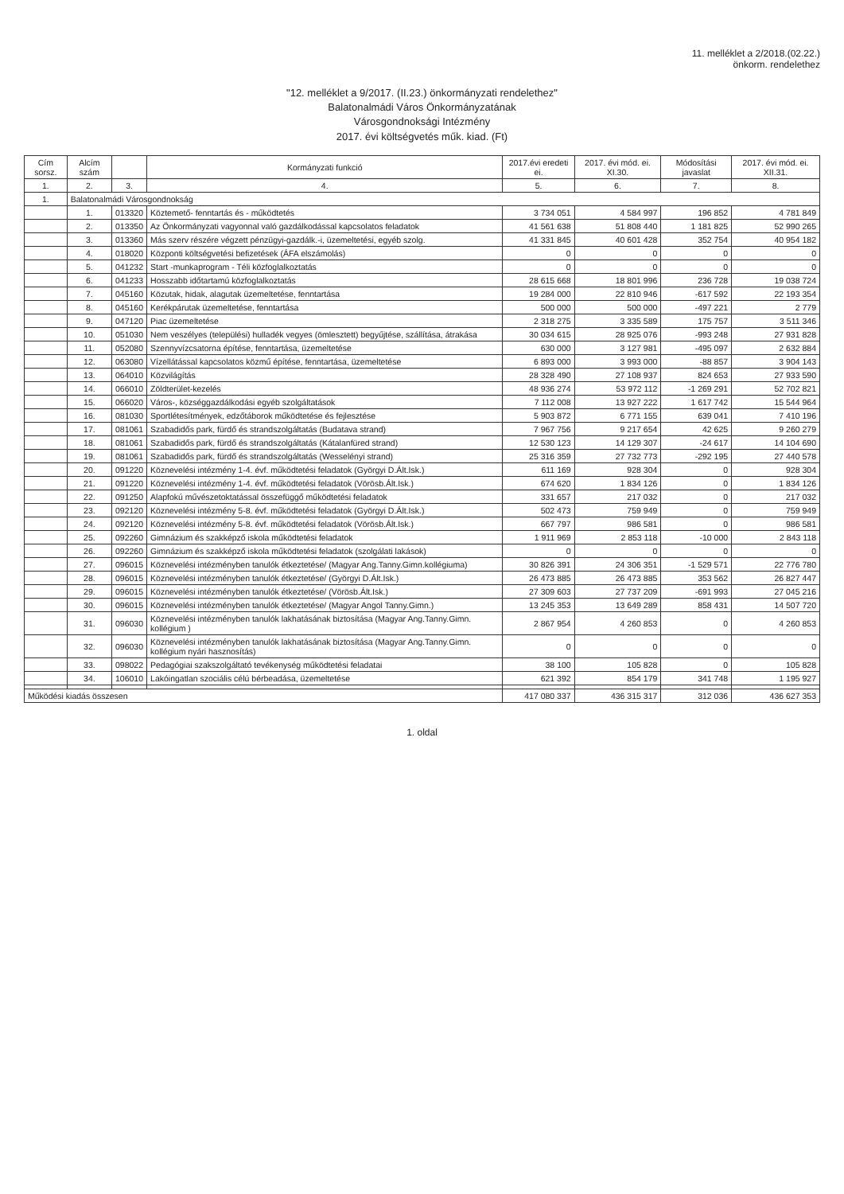11. melléklet a 2/2018.(02.22.)
önkorm. rendelethez
"12. melléklet a 9/2017. (II.23.) önkormányzati rendelethez"
Balatonalmádi Város Önkormányzatának
Városgondnoksági Intézmény
2017. évi költségvetés műk. kiad. (Ft)
| Cím sorsz. | Alcím szám | | Kormányzati funkció | 2017.évi eredeti ei. | 2017. évi mód. ei. XI.30. | Módosítási javaslat | 2017. évi mód. ei. XII.31. |
| --- | --- | --- | --- | --- | --- | --- | --- |
| 1. | 2. | 3. | 4. | 5. | 6. | 7. | 8. |
| 1. | Balatonalmádi Városgondnokság | | | | | | |
| | 1. | 013320 | Köztemető- fenntartás és - működtetés | 3 734 051 | 4 584 997 | 196 852 | 4 781 849 |
| | 2. | 013350 | Az Önkormányzati vagyonnal való gazdálkodással kapcsolatos feladatok | 41 561 638 | 51 808 440 | 1 181 825 | 52 990 265 |
| | 3. | 013360 | Más szerv részére végzett pénzügyi-gazdálk.-i, üzemeltetési, egyéb szolg. | 41 331 845 | 40 601 428 | 352 754 | 40 954 182 |
| | 4. | 018020 | Központi költségvetési befizetések (ÁFA elszámolás) | 0 | 0 | 0 | 0 |
| | 5. | 041232 | Start -munkaprogram - Téli közfoglalkoztatás | 0 | 0 | 0 | 0 |
| | 6. | 041233 | Hosszabb időtartamú közfoglalkoztatás | 28 615 668 | 18 801 996 | 236 728 | 19 038 724 |
| | 7. | 045160 | Közutak, hidak, alagutak üzemeltetése, fenntartása | 19 284 000 | 22 810 946 | -617 592 | 22 193 354 |
| | 8. | 045160 | Kerékpárutak üzemeltetése, fenntartása | 500 000 | 500 000 | -497 221 | 2 779 |
| | 9. | 047120 | Piac üzemeltetése | 2 318 275 | 3 335 589 | 175 757 | 3 511 346 |
| | 10. | 051030 | Nem veszélyes (települési) hulladék vegyes (ömlesztett) begyűjtése, szállítása, átrakása | 30 034 615 | 28 925 076 | -993 248 | 27 931 828 |
| | 11. | 052080 | Szennyvízcsatorna építése, fenntartása, üzemeltetése | 630 000 | 3 127 981 | -495 097 | 2 632 884 |
| | 12. | 063080 | Vízellátással kapcsolatos közmű építése, fenntartása, üzemeltetése | 6 893 000 | 3 993 000 | -88 857 | 3 904 143 |
| | 13. | 064010 | Közvilágítás | 28 328 490 | 27 108 937 | 824 653 | 27 933 590 |
| | 14. | 066010 | Zöldterület-kezelés | 48 936 274 | 53 972 112 | -1 269 291 | 52 702 821 |
| | 15. | 066020 | Város-, községgazdálkodási egyéb szolgáltatások | 7 112 008 | 13 927 222 | 1 617 742 | 15 544 964 |
| | 16. | 081030 | Sportlétesítmények, edzőtáborok működtetése és fejlesztése | 5 903 872 | 6 771 155 | 639 041 | 7 410 196 |
| | 17. | 081061 | Szabadidős park, fürdő és strandszolgáltatás (Budatava strand) | 7 967 756 | 9 217 654 | 42 625 | 9 260 279 |
| | 18. | 081061 | Szabadidős park, fürdő és strandszolgáltatás (Kátalanfüred strand) | 12 530 123 | 14 129 307 | -24 617 | 14 104 690 |
| | 19. | 081061 | Szabadidős park, fürdő és strandszolgáltatás (Wesselényi strand) | 25 316 359 | 27 732 773 | -292 195 | 27 440 578 |
| | 20. | 091220 | Köznevelési intézmény 1-4. évf. működtetési feladatok (Györgyi D.Ált.Isk.) | 611 169 | 928 304 | 0 | 928 304 |
| | 21. | 091220 | Köznevelési intézmény 1-4. évf. működtetési feladatok (Vörösb.Ált.Isk.) | 674 620 | 1 834 126 | 0 | 1 834 126 |
| | 22. | 091250 | Alapfokú művészetoktatással összefüggő működtetési feladatok | 331 657 | 217 032 | 0 | 217 032 |
| | 23. | 092120 | Köznevelési intézmény 5-8. évf. működtetési feladatok (Györgyi D.Ált.Isk.) | 502 473 | 759 949 | 0 | 759 949 |
| | 24. | 092120 | Köznevelési intézmény 5-8. évf. működtetési feladatok (Vörösb.Ált.Isk.) | 667 797 | 986 581 | 0 | 986 581 |
| | 25. | 092260 | Gimnázium és szakképző iskola működtetési feladatok | 1 911 969 | 2 853 118 | -10 000 | 2 843 118 |
| | 26. | 092260 | Gimnázium és szakképző iskola működtetési feladatok (szolgálati lakások) | 0 | 0 | 0 | 0 |
| | 27. | 096015 | Köznevelési intézményben tanulók étkeztetése/ (Magyar Ang.Tanny.Gimn.kollégiuma) | 30 826 391 | 24 306 351 | -1 529 571 | 22 776 780 |
| | 28. | 096015 | Köznevelési intézményben tanulók étkeztetése/ (Györgyi D.Ált.Isk.) | 26 473 885 | 26 473 885 | 353 562 | 26 827 447 |
| | 29. | 096015 | Köznevelési intézményben tanulók étkeztetése/ (Vörösb.Ált.Isk.) | 27 309 603 | 27 737 209 | -691 993 | 27 045 216 |
| | 30. | 096015 | Köznevelési intézményben tanulók étkeztetése/ (Magyar Angol Tanny.Gimn.) | 13 245 353 | 13 649 289 | 858 431 | 14 507 720 |
| | 31. | 096030 | Köznevelési intézményben tanulók lakhatásának biztosítása (Magyar Ang.Tanny.Gimn. kollégium ) | 2 867 954 | 4 260 853 | 0 | 4 260 853 |
| | 32. | 096030 | Köznevelési intézményben tanulók lakhatásának biztosítása (Magyar Ang.Tanny.Gimn. kollégium nyári hasznosítás) | 0 | 0 | 0 | 0 |
| | 33. | 098022 | Pedagógiai szakszolgáltató tevékenység működtetési feladatai | 38 100 | 105 828 | 0 | 105 828 |
| | 34. | 106010 | Lakóingatlan szociális célú bérbeadása, üzemeltetése | 621 392 | 854 179 | 341 748 | 1 195 927 |
| Működési kiadás összesen | | | | 417 080 337 | 436 315 317 | 312 036 | 436 627 353 |
1. oldal